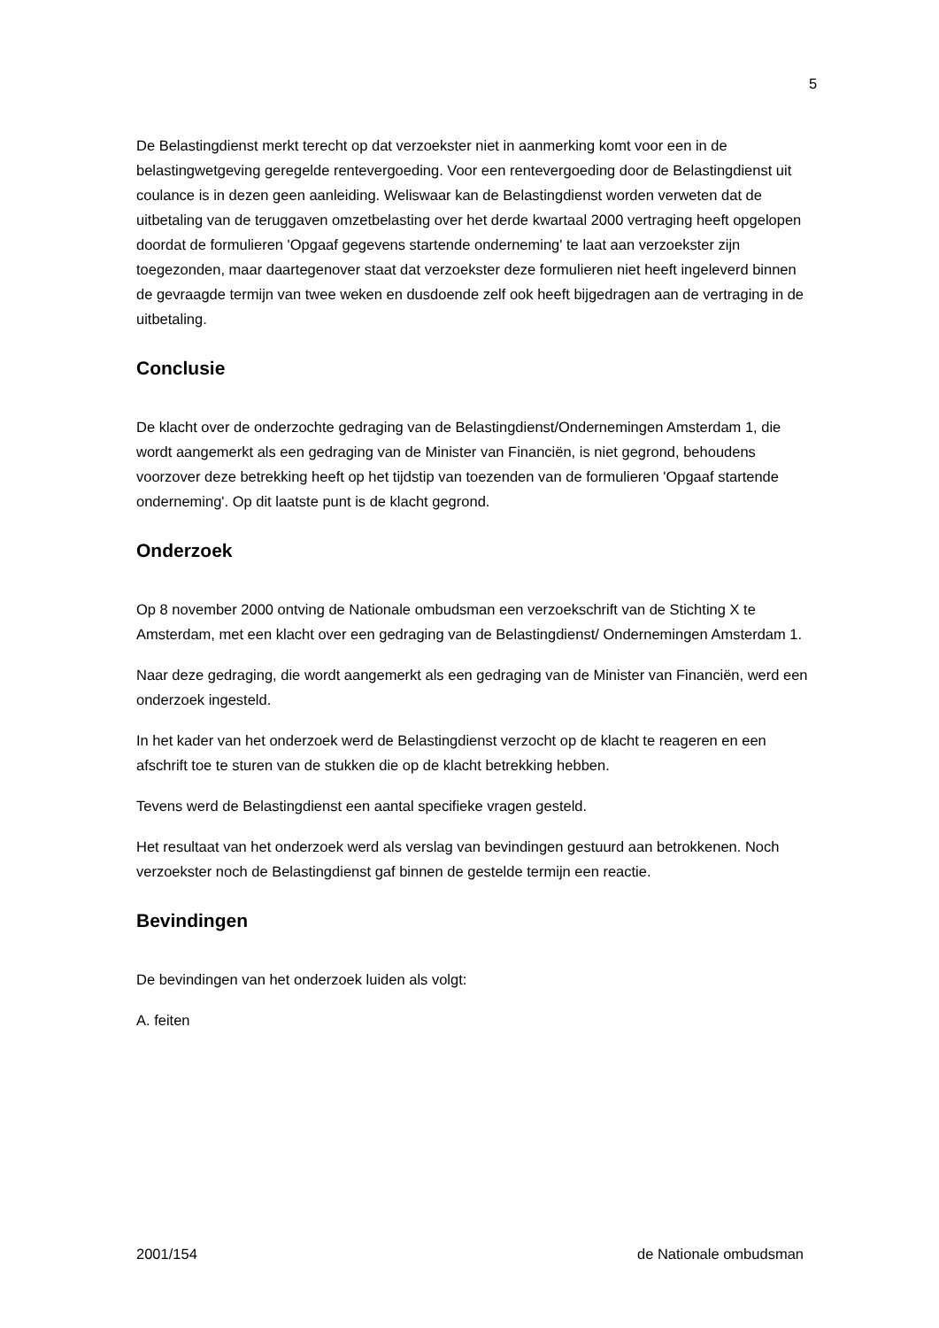5
De Belastingdienst merkt terecht op dat verzoekster niet in aanmerking komt voor een in de belastingwetgeving geregelde rentevergoeding. Voor een rentevergoeding door de Belastingdienst uit coulance is in dezen geen aanleiding. Weliswaar kan de Belastingdienst worden verweten dat de uitbetaling van de teruggaven omzetbelasting over het derde kwartaal 2000 vertraging heeft opgelopen doordat de formulieren 'Opgaaf gegevens startende onderneming' te laat aan verzoekster zijn toegezonden, maar daartegenover staat dat verzoekster deze formulieren niet heeft ingeleverd binnen de gevraagde termijn van twee weken en dusdoende zelf ook heeft bijgedragen aan de vertraging in de uitbetaling.
Conclusie
De klacht over de onderzochte gedraging van de Belastingdienst/Ondernemingen Amsterdam 1, die wordt aangemerkt als een gedraging van de Minister van Financiën, is niet gegrond, behoudens voorzover deze betrekking heeft op het tijdstip van toezenden van de formulieren 'Opgaaf startende onderneming'. Op dit laatste punt is de klacht gegrond.
Onderzoek
Op 8 november 2000 ontving de Nationale ombudsman een verzoekschrift van de Stichting X te Amsterdam, met een klacht over een gedraging van de Belastingdienst/ Ondernemingen Amsterdam 1.
Naar deze gedraging, die wordt aangemerkt als een gedraging van de Minister van Financiën, werd een onderzoek ingesteld.
In het kader van het onderzoek werd de Belastingdienst verzocht op de klacht te reageren en een afschrift toe te sturen van de stukken die op de klacht betrekking hebben.
Tevens werd de Belastingdienst een aantal specifieke vragen gesteld.
Het resultaat van het onderzoek werd als verslag van bevindingen gestuurd aan betrokkenen. Noch verzoekster noch de Belastingdienst gaf binnen de gestelde termijn een reactie.
Bevindingen
De bevindingen van het onderzoek luiden als volgt:
A. feiten
2001/154 de Nationale ombudsman